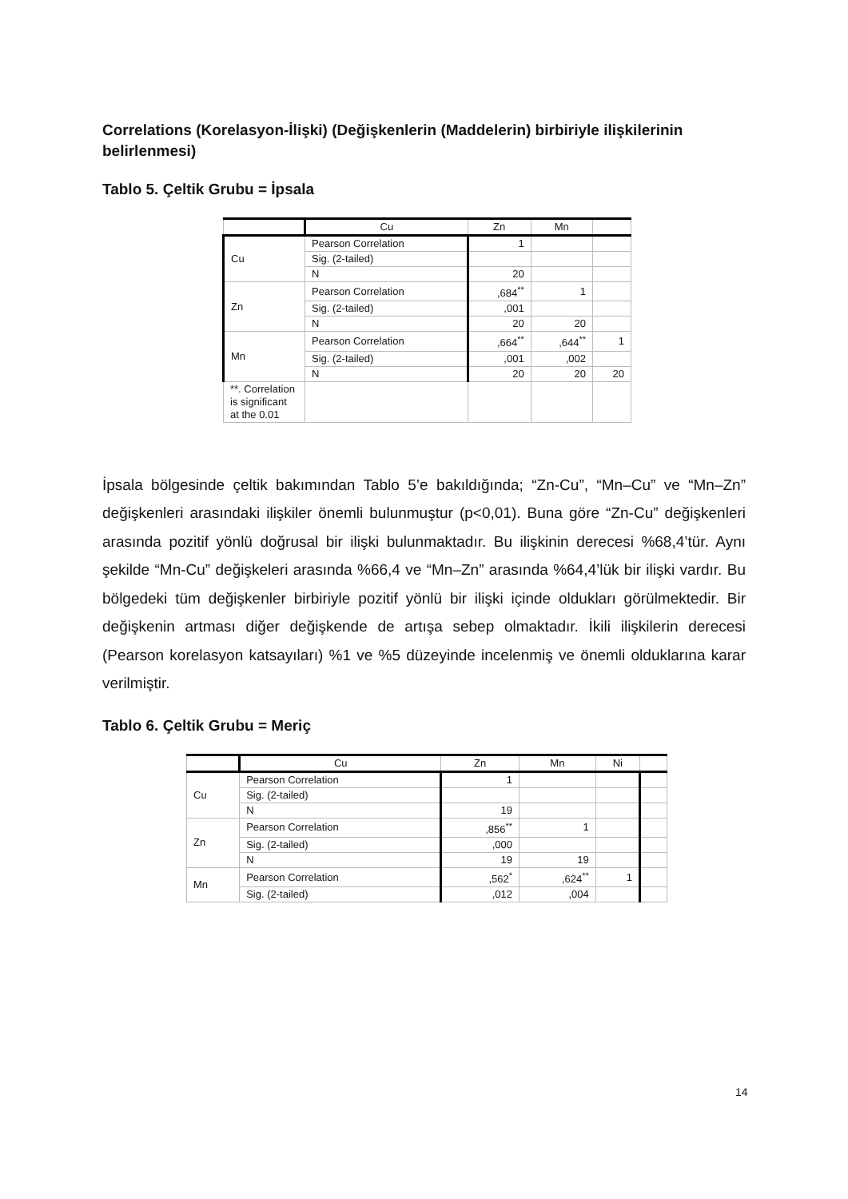Correlations (Korelasyon-İlişki) (Değişkenlerin (Maddelerin) birbiriyle ilişkilerinin belirlenmesi)
Tablo 5. Çeltik Grubu = İpsala
| | Cu | Zn | Mn | |
| Cu | Pearson Correlation | 1 | | |
| | Sig. (2-tailed) | | | |
| | N | 20 | | |
| Zn | Pearson Correlation | ,684<sup>**</sup> | 1 | |
| | Sig. (2-tailed) | ,001 | | |
| | N | 20 | 20 | |
| Mn | Pearson Correlation | ,664<sup>**</sup> | ,644<sup>**</sup> | 1 |
| | Sig. (2-tailed) | ,001 | ,002 | |
| | N | 20 | 20 | 20 |
| **. Correlation is significant at the 0.01 | | | | |
İpsala bölgesinde çeltik bakımından Tablo 5’e bakıldığında; “Zn-Cu”, “Mn–Cu” ve “Mn–Zn” değişkenleri arasındaki ilişkiler önemli bulunmuştur (p<0,01). Buna göre “Zn-Cu” değişkenleri arasında pozitif yönlü doğrusal bir ilişki bulunmaktadır. Bu ilişkinin derecesi %68,4’tür. Aynı şekilde “Mn-Cu” değişkeleri arasında %66,4 ve “Mn–Zn” arasında %64,4’lük bir ilişki vardır. Bu bölgedeki tüm değişkenler birbiriyle pozitif yönlü bir ilişki içinde oldukları görülmektedir. Bir değişkenin artması diğer değişkende de artışa sebep olmaktadır. İkili ilişkilerin derecesi (Pearson korelasyon katsayıları) %1 ve %5 düzeyinde incelenmiş ve önemli olduklarına karar verilmiştir.
Tablo 6. Çeltik Grubu = Meriç
| | Cu | Zn | Mn | Ni | |
| Cu | Pearson Correlation | 1 | | | |
| | Sig. (2-tailed) | | | | |
| | N | 19 | | | |
| Zn | Pearson Correlation | ,856<sup>**</sup> | 1 | | |
| | Sig. (2-tailed) | ,000 | | | |
| | N | 19 | 19 | | |
| Mn | Pearson Correlation | ,562<sup>*</sup> | ,624<sup>**</sup> | 1 | |
| | Sig. (2-tailed) | ,012 | ,004 | | |
14